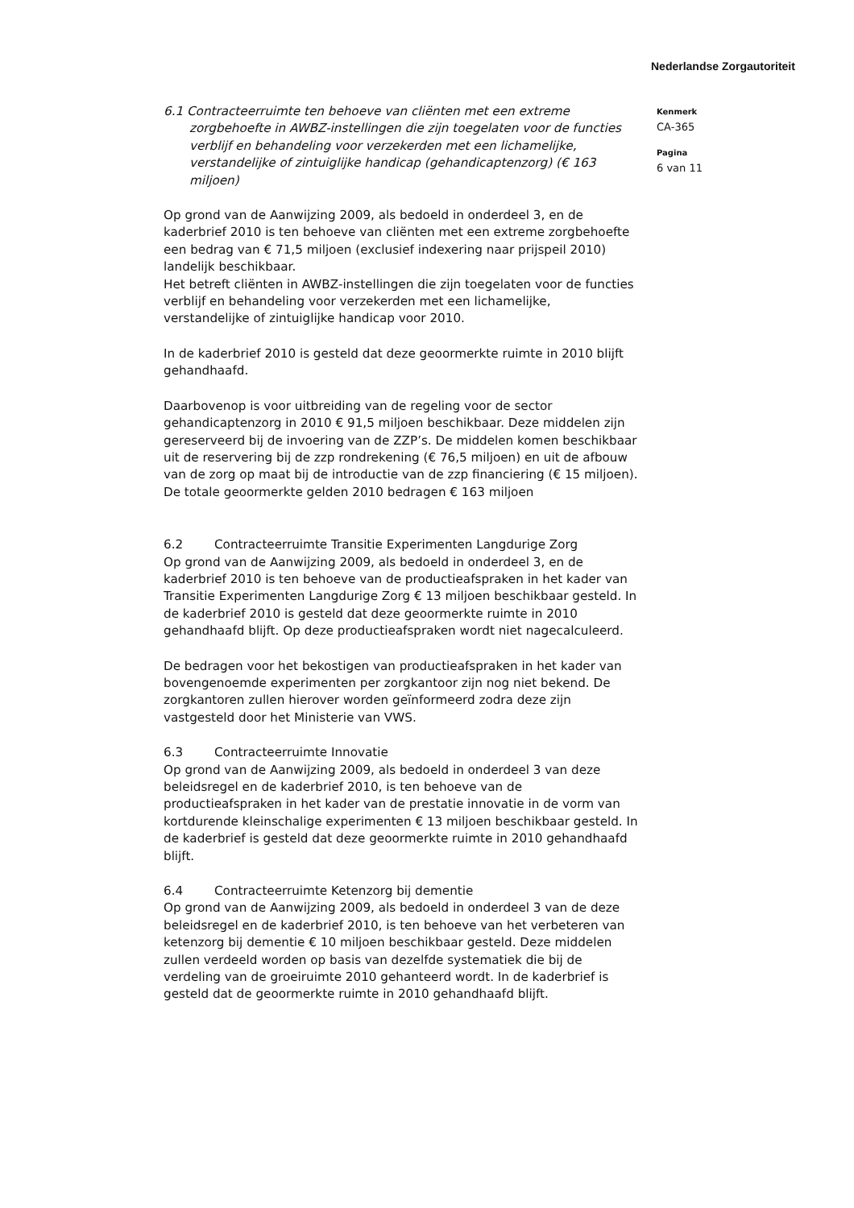Nederlandse Zorgautoriteit
6.1 Contracteerruimte ten behoeve van cliënten met een extreme zorgbehoefte in AWBZ-instellingen die zijn toegelaten voor de functies verblijf en behandeling voor verzekerden met een lichamelijke, verstandelijke of zintuiglijke handicap (gehandicaptenzorg) (€ 163 miljoen)
Op grond van de Aanwijzing 2009, als bedoeld in onderdeel 3, en de kaderbrief 2010 is ten behoeve van cliënten met een extreme zorgbehoefte een bedrag van € 71,5 miljoen (exclusief indexering naar prijspeil 2010) landelijk beschikbaar.
Het betreft cliënten in AWBZ-instellingen die zijn toegelaten voor de functies verblijf en behandeling voor verzekerden met een lichamelijke, verstandelijke of zintuiglijke handicap voor 2010.
In de kaderbrief 2010 is gesteld dat deze geoormerkte ruimte in 2010 blijft gehandhaafd.
Daarbovenop is voor uitbreiding van de regeling voor de sector gehandicaptenzorg in 2010 € 91,5 miljoen beschikbaar. Deze middelen zijn gereserveerd bij de invoering van de ZZP’s. De middelen komen beschikbaar uit de reservering bij de zzp rondrekening (€ 76,5 miljoen) en uit de afbouw van de zorg op maat bij de introductie van de zzp financiering (€ 15 miljoen). De totale geoormerkte gelden 2010 bedragen € 163 miljoen
6.2 Contracteerruimte Transitie Experimenten Langdurige Zorg
Op grond van de Aanwijzing 2009, als bedoeld in onderdeel 3, en de kaderbrief 2010 is ten behoeve van de productieafspraken in het kader van Transitie Experimenten Langdurige Zorg € 13 miljoen beschikbaar gesteld. In de kaderbrief 2010 is gesteld dat deze geoormerkte ruimte in 2010 gehandhaafd blijft. Op deze productieafspraken wordt niet nagecalculeerd.
De bedragen voor het bekostigen van productieafspraken in het kader van bovengenoemde experimenten per zorgkantoor zijn nog niet bekend. De zorgkantoren zullen hierover worden geïnformeerd zodra deze zijn vastgesteld door het Ministerie van VWS.
6.3 Contracteerruimte Innovatie
Op grond van de Aanwijzing 2009, als bedoeld in onderdeel 3 van deze beleidsregel en de kaderbrief 2010, is ten behoeve van de productieafspraken in het kader van de prestatie innovatie in de vorm van kortdurende kleinschalige experimenten € 13 miljoen beschikbaar gesteld. In de kaderbrief is gesteld dat deze geoormerkte ruimte in 2010 gehandhaafd blijft.
6.4 Contracteerruimte Ketenzorg bij dementie
Op grond van de Aanwijzing 2009, als bedoeld in onderdeel 3 van de deze beleidsregel en de kaderbrief 2010, is ten behoeve van het verbeteren van ketenzorg bij dementie € 10 miljoen beschikbaar gesteld. Deze middelen zullen verdeeld worden op basis van dezelfde systematiek die bij de verdeling van de groeiruimte 2010 gehanteerd wordt. In de kaderbrief is gesteld dat de geoormerkte ruimte in 2010 gehandhaafd blijft.
Kenmerk
CA-365
Pagina
6 van 11